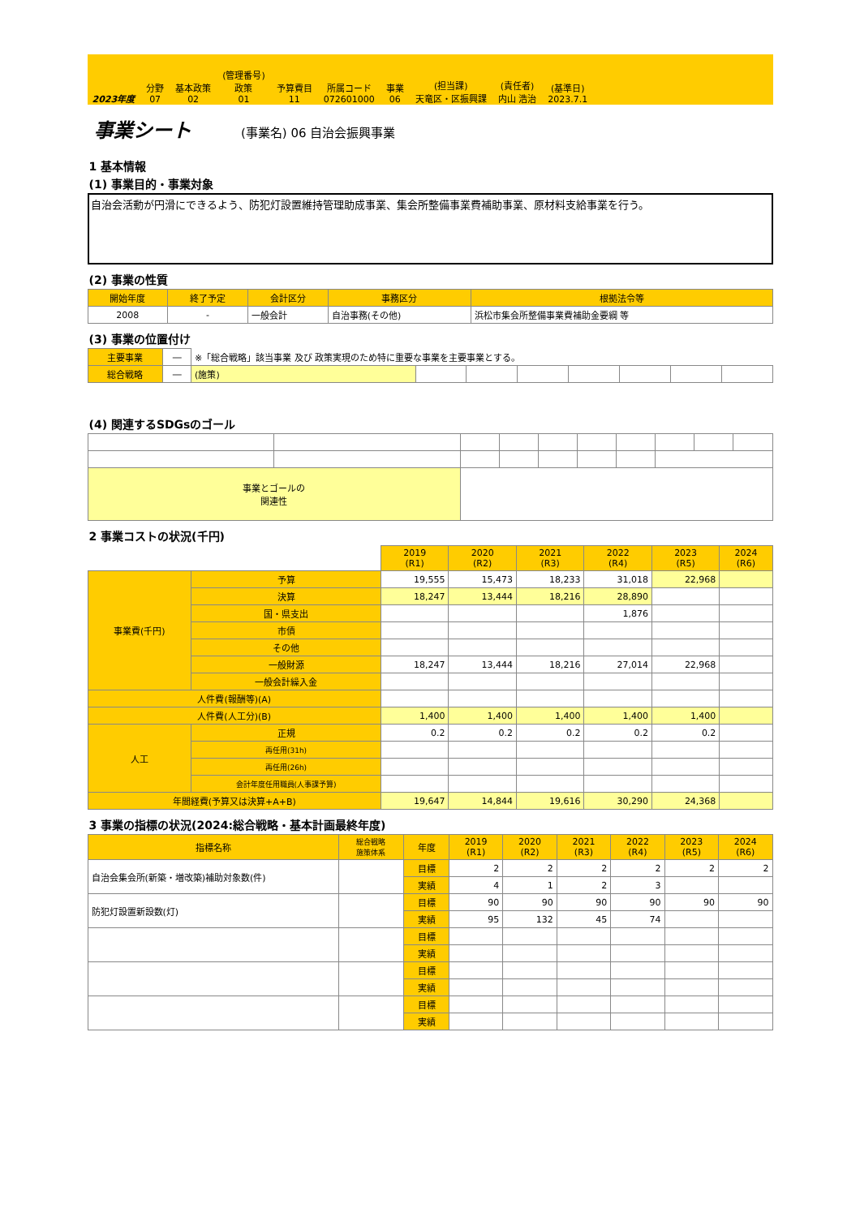2023年度
分野
07
基本政策
02
(管理番号)
政策
01
予算費目
11
所属コード
072601000
事業
06
(担当課)
天竜区・区振興課
(責任者)
内山 浩治
(基準日)
2023.7.1
事業シート
(事業名) 06 自治会振興事業
1 基本情報
(1) 事業目的・事業対象
自治会活動が円滑にできるよう、防犯灯設置維持管理助成事業、集会所整備事業費補助事業、原材料支給事業を行う。
(2) 事業の性質
| 開始年度 | 終了予定 | 会計区分 | 事務区分 | 根拠法令等 |
| --- | --- | --- | --- | --- |
| 2008 | - | 一般会計 | 自治事務(その他) | 浜松市集会所整備事業費補助金要綱 等 |
(3) 事業の位置付け
| 主要事業 | ― | ※「総合戦略」該当事業 及び 政策実現のため特に重要な事業を主要事業とする。 | | | | | | | |
| 総合戦略 | ― | (施策) | | | | | | | |
(4) 関連するSDGsのゴール
| 事業とゴールの 関連性 | | | | | | | | | |
2 事業コストの状況(千円)
| | | 2019 (R1) | 2020 (R2) | 2021 (R3) | 2022 (R4) | 2023 (R5) | 2024 (R6) |
| 事業費(千円) | 予算 | 19,555 | 15,473 | 18,233 | 31,018 | 22,968 | |
| | 決算 | 18,247 | 13,444 | 18,216 | 28,890 | | |
| | 国・県支出 | | | | 1,876 | | |
| | 市債 | | | | | | |
| | その他 | | | | | | |
| | 一般財源 | 18,247 | 13,444 | 18,216 | 27,014 | 22,968 | |
| | 一般会計繰入金 | | | | | | |
| 人件費(報酬等)(A) | | | | | | | |
| 人件費(人工分)(B) | | 1,400 | 1,400 | 1,400 | 1,400 | 1,400 | |
| 人工 | 正規 | 0.2 | 0.2 | 0.2 | 0.2 | 0.2 | |
| | 再任用(31h) | | | | | | |
| | 再任用(26h) | | | | | | |
| | 会計年度任用職員(人事課予算) | | | | | | |
| 年間経費(予算又は決算+A+B) | | 19,647 | 14,844 | 19,616 | 30,290 | 24,368 | |
3 事業の指標の状況(2024:総合戦略・基本計画最終年度)
| 指標名称 | 総合戦略 施策体系 | 年度 | 2019 (R1) | 2020 (R2) | 2021 (R3) | 2022 (R4) | 2023 (R5) | 2024 (R6) |
| --- | --- | --- | --- | --- | --- | --- | --- | --- |
| 自治会集会所(新築・増改築)補助対象数(件) | | 目標 | 2 | 2 | 2 | 2 | 2 | 2 |
| | | 実績 | 4 | 1 | 2 | 3 | | |
| 防犯灯設置新設数(灯) | | 目標 | 90 | 90 | 90 | 90 | 90 | 90 |
| | | 実績 | 95 | 132 | 45 | 74 | | |
| | | 目標 | | | | | | |
| | | 実績 | | | | | | |
| | | 目標 | | | | | | |
| | | 実績 | | | | | | |
| | | 目標 | | | | | | |
| | | 実績 | | | | | | |